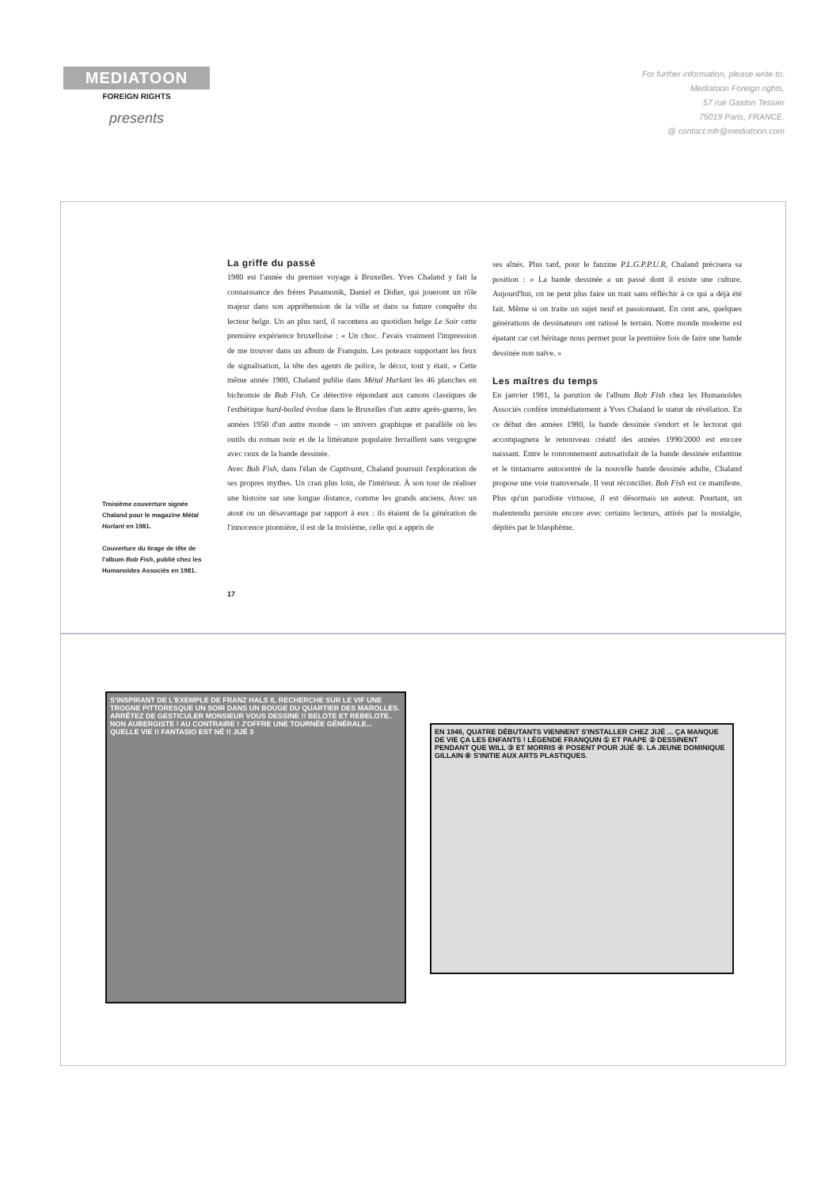MEDIATOON
FOREIGN RIGHTS
presents
For further information, please write to:
Mediatoon Foreign rights,
57 rue Gaston Tessier
75019 Paris, FRANCE.
@ contact.mfr@mediatoon.com
Troisième couverture signée Chaland pour le magazine Métal Hurlant en 1981.
Couverture du tirage de tête de l'album Bob Fish, publié chez les Humanoïdes Associés en 1981.
La griffe du passé
1980 est l'année du premier voyage à Bruxelles. Yves Chaland y fait la connaissance des frères Pasamonik, Daniel et Didier, qui joueront un rôle majeur dans son appréhension de la ville et dans sa future conquête du lecteur belge. Un an plus tard, il racontera au quotidien belge Le Soir cette première expérience bruxelloise : « Un choc. J'avais vraiment l'impression de me trouver dans un album de Franquin. Les poteaux supportant les feux de signalisation, la tête des agents de police, le décor, tout y était. » Cette même année 1980, Chaland publie dans Métal Hurlant les 46 planches en bichromie de Bob Fish. Ce détective répondant aux canons classiques de l'esthétique hard-boiled évolue dans le Bruxelles d'un autre après-guerre, les années 1950 d'un autre monde – un univers graphique et parallèle où les outils du roman noir et de la littérature populaire ferraillent sans vergogne avec ceux de la bande dessinée.
Avec Bob Fish, dans l'élan de Captivant, Chaland poursuit l'exploration de ses propres mythes. Un cran plus loin, de l'intérieur. À son tour de réaliser une histoire sur une longue distance, comme les grands anciens. Avec un atout ou un désavantage par rapport à eux : ils étaient de la génération de l'innocence pionnière, il est de la troisième, celle qui a appris de
ses aînés. Plus tard, pour le fanzine P.L.G.P.P.U.R, Chaland précisera sa position : « La bande dessinée a un passé dont il existe une culture. Aujourd'hui, on ne peut plus faire un trait sans réfléchir à ce qui a déjà été fait. Même si on traite un sujet neuf et passionnant. En cent ans, quelques générations de dessinateurs ont ratissé le terrain. Notre monde moderne est épatant car cet héritage nous permet pour la première fois de faire une bande dessinée non naïve. »
Les maîtres du temps
En janvier 1981, la parution de l'album Bob Fish chez les Humanoïdes Associés confère immédiatement à Yves Chaland le statut de révélation. En ce début des années 1980, la bande dessinée s'endort et le lectorat qui accompagnera le renouveau créatif des années 1990/2000 est encore naissant. Entre le ronronnement autosatisfait de la bande dessinée enfantine et le tintamarre autocentré de la nouvelle bande dessinée adulte, Chaland propose une voie transversale. Il veut réconcilier. Bob Fish est ce manifeste. Plus qu'un parodiste virtuose, il est désormais un auteur. Pourtant, un malentendu persiste encore avec certains lecteurs, attirés par la nostalgie, dépités par le blasphème.
17
S'INSPIRANT DE L'EXEMPLE DE FRANZ HALS IL RECHERCHE SUR LE VIF UNE TROGNE PITTORESQUE UN SOIR DANS UN BOUGE DU QUARTIER DES MAROLLES. ARRÊTEZ DE GESTICULER MONSIEUR VOUS DESSINE !! BELOTE ET REBELOTE.. NON AUBERGISTE ! AU CONTRAIRE ! J'OFFRE UNE TOURNÉE GÉNÉRALE... QUELLE VIE !! FANTASIO EST NÉ !! JIJÉ 3
EN 1946, QUATRE DÉBUTANTS VIENNENT S'INSTALLER CHEZ JIJÉ ... ÇA MANQUE DE VIE ÇA LES ENFANTS ! LÉGENDE FRANQUIN ① ET PAAPE ② DESSINENT PENDANT QUE WILL ③ ET MORRIS ④ POSENT POUR JIJÉ ⑤. LA JEUNE DOMINIQUE GILLAIN ⑥ S'INITIE AUX ARTS PLASTIQUES.